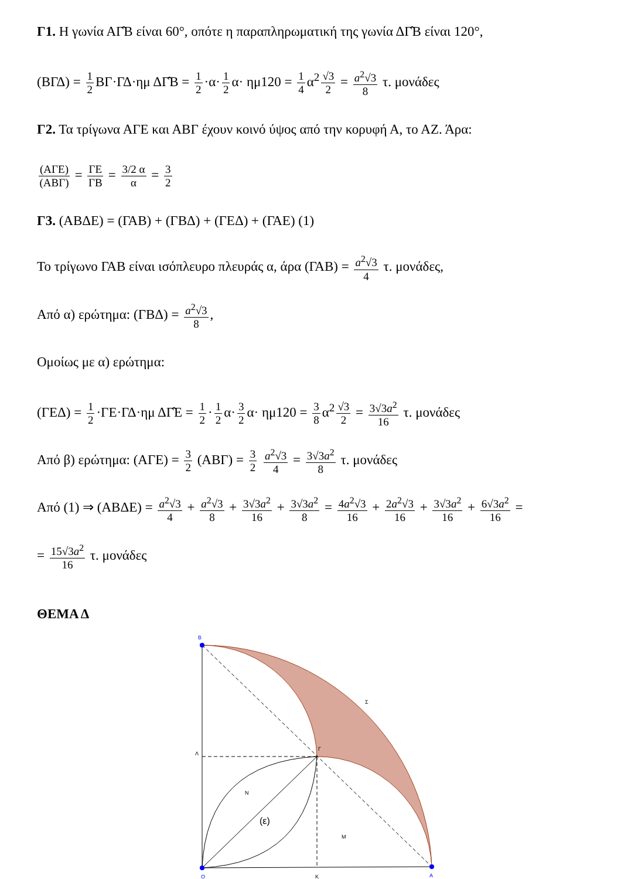Γ1. Η γωνία ΑΓ̂Β είναι 60°, οπότε η παραπληρωματική της γωνία ΔΓ̂Β είναι 120°,
(ΒΓΔ) = 1 2 ΒΓ·ΓΔ·ημ ΔΓ̂Β = 1 2 ·α· 1 2 α· ημ120 = 1 4 α<sup>2</sup> √3 2 = a<sup>2</sup>√3 8 τ. μονάδες
Γ2. Τα τρίγωνα ΑΓΕ και ΑΒΓ έχουν κοινό ύψος από την κορυφή Α, το ΑΖ. Άρα:
(ΑΓΕ) (ΑΒΓ) = ΓΕ ΓΒ = 3/2 α α = 3 2
Γ3. (ΑΒΔΕ) = (ΓΑΒ) + (ΓΒΔ) + (ΓΕΔ) + (ΓΑΕ) (1)
Το τρίγωνο ΓΑΒ είναι ισόπλευρο πλευράς α, άρα (ΓΑΒ) = a<sup>2</sup>√3 4 τ. μονάδες,
Από α) ερώτημα: (ΓΒΔ) = a<sup>2</sup>√3 8,
Ομοίως με α) ερώτημα:
(ΓΕΔ) = 1 2 ·ΓΕ·ΓΔ·ημ ΔΓ̂Ε = 1 2 · 1 2 α· 3 2 α· ημ120 = 3 8 α<sup>2</sup> √3 2 = 3√3a<sup>2</sup> 16 τ. μονάδες
Από β) ερώτημα: (ΑΓΕ) = 3 2 (ΑΒΓ) = 3 2 a<sup>2</sup>√3 4 = 3√3a<sup>2</sup> 8 τ. μονάδες
Από (1) ⇒ (ΑΒΔΕ) = a<sup>2</sup>√3 4 + a<sup>2</sup>√3 8 + 3√3a<sup>2</sup> 16 + 3√3a<sup>2</sup> 8 = 4a<sup>2</sup>√3 16 + 2a<sup>2</sup>√3 16 + 3√3a<sup>2</sup> 16 + 6√3a<sup>2</sup> 16 =
= 15√3a<sup>2</sup> 16 τ. μονάδες
ΘΕΜΑ Δ
B
Λ
Γ
Σ
N
M
(ε)
O
K
A